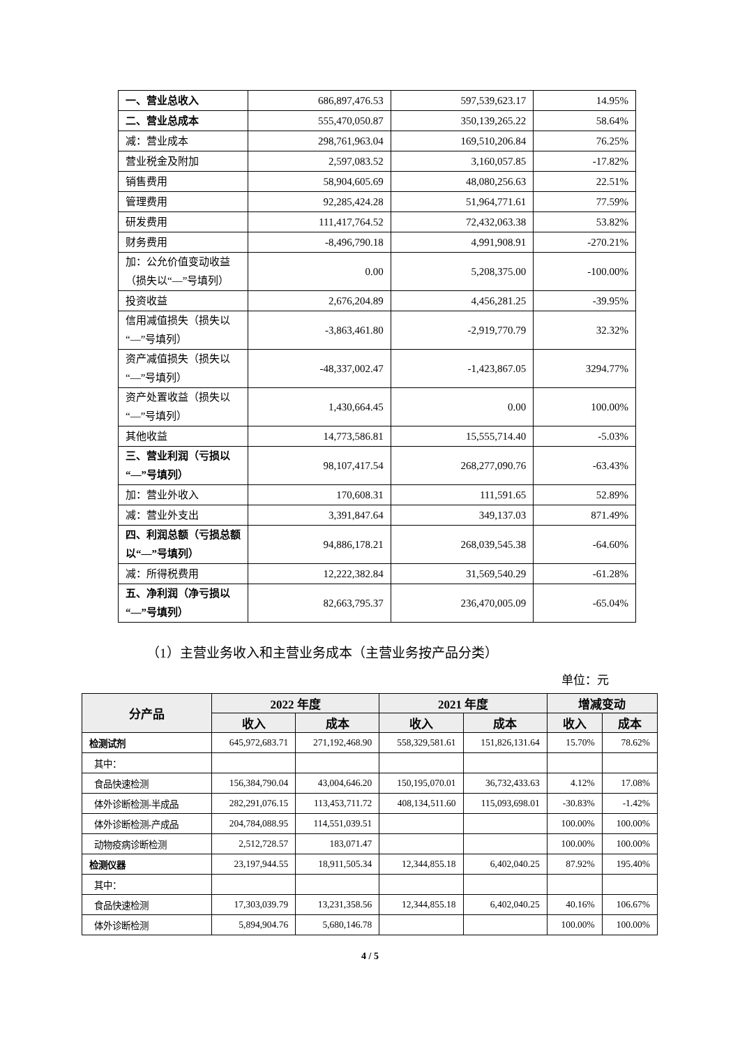| 一、营业总收入 | 686,897,476.53 | 597,539,623.17 | 14.95% |
| 二、营业总成本 | 555,470,050.87 | 350,139,265.22 | 58.64% |
| 减：营业成本 | 298,761,963.04 | 169,510,206.84 | 76.25% |
| 营业税金及附加 | 2,597,083.52 | 3,160,057.85 | -17.82% |
| 销售费用 | 58,904,605.69 | 48,080,256.63 | 22.51% |
| 管理费用 | 92,285,424.28 | 51,964,771.61 | 77.59% |
| 研发费用 | 111,417,764.52 | 72,432,063.38 | 53.82% |
| 财务费用 | -8,496,790.18 | 4,991,908.91 | -270.21% |
| 加：公允价值变动收益（损失以“—”号填列） | 0.00 | 5,208,375.00 | -100.00% |
| 投资收益 | 2,676,204.89 | 4,456,281.25 | -39.95% |
| 信用减值损失（损失以“—”号填列） | -3,863,461.80 | -2,919,770.79 | 32.32% |
| 资产减值损失（损失以“—”号填列） | -48,337,002.47 | -1,423,867.05 | 3294.77% |
| 资产处置收益（损失以“—”号填列） | 1,430,664.45 | 0.00 | 100.00% |
| 其他收益 | 14,773,586.81 | 15,555,714.40 | -5.03% |
| 三、营业利润（亏损以“—”号填列） | 98,107,417.54 | 268,277,090.76 | -63.43% |
| 加：营业外收入 | 170,608.31 | 111,591.65 | 52.89% |
| 减：营业外支出 | 3,391,847.64 | 349,137.03 | 871.49% |
| 四、利润总额（亏损总额以“—”号填列） | 94,886,178.21 | 268,039,545.38 | -64.60% |
| 减：所得税费用 | 12,222,382.84 | 31,569,540.29 | -61.28% |
| 五、净利润（净亏损以“—”号填列） | 82,663,795.37 | 236,470,005.09 | -65.04% |
（1）主营业务收入和主营业务成本（主营业务按产品分类）
单位：元
| 分产品 | 2022 年度 | | 2021 年度 | | 增减变动 | |
| --- | --- | --- | --- | --- | --- | --- |
| | 收入 | 成本 | 收入 | 成本 | 收入 | 成本 |
| 检测试剂 | 645,972,683.71 | 271,192,468.90 | 558,329,581.61 | 151,826,131.64 | 15.70% | 78.62% |
| 其中： | | | | | | |
| 食品快速检测 | 156,384,790.04 | 43,004,646.20 | 150,195,070.01 | 36,732,433.63 | 4.12% | 17.08% |
| 体外诊断检测-半成品 | 282,291,076.15 | 113,453,711.72 | 408,134,511.60 | 115,093,698.01 | -30.83% | -1.42% |
| 体外诊断检测-产成品 | 204,784,088.95 | 114,551,039.51 | | | 100.00% | 100.00% |
| 动物疫病诊断检测 | 2,512,728.57 | 183,071.47 | | | 100.00% | 100.00% |
| 检测仪器 | 23,197,944.55 | 18,911,505.34 | 12,344,855.18 | 6,402,040.25 | 87.92% | 195.40% |
| 其中： | | | | | | |
| 食品快速检测 | 17,303,039.79 | 13,231,358.56 | 12,344,855.18 | 6,402,040.25 | 40.16% | 106.67% |
| 体外诊断检测 | 5,894,904.76 | 5,680,146.78 | | | 100.00% | 100.00% |
4 / 5